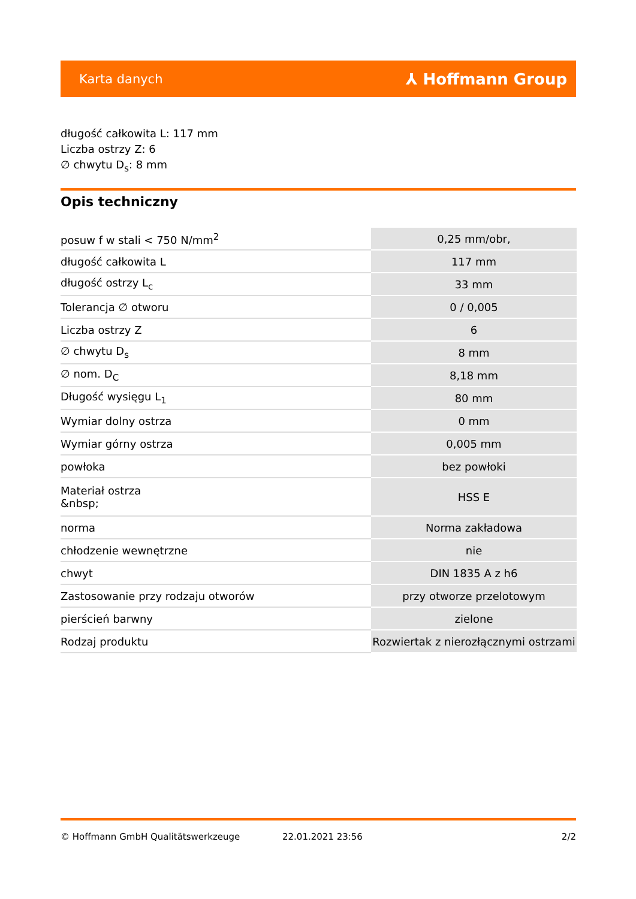Karta danych ⅄ Hoffmann Group
długość całkowita L: 117 mm
Liczba ostrzy Z: 6
∅ chwytu D<sub>s</sub>: 8 mm
Opis techniczny
| posuw f w stali < 750 N/mm<sup>2</sup> | 0,25 mm/obr, |
| długość całkowita L | 117 mm |
| długość ostrzy L<sub>c</sub> | 33 mm |
| Tolerancja ∅ otworu | 0 / 0,005 |
| Liczba ostrzy Z | 6 |
| ∅ chwytu D<sub>s</sub> | 8 mm |
| ∅ nom. D<sub>C</sub> | 8,18 mm |
| Długość wysięgu L<sub>1</sub> | 80 mm |
| Wymiar dolny ostrza | 0 mm |
| Wymiar górny ostrza | 0,005 mm |
| powłoka | bez powłoki |
| Materiał ostrza &nbsp; | HSS E |
| norma | Norma zakładowa |
| chłodzenie wewnętrzne | nie |
| chwyt | DIN 1835 A z h6 |
| Zastosowanie przy rodzaju otworów | przy otworze przelotowym |
| pierścień barwny | zielone |
| Rodzaj produktu | Rozwiertak z nierozłącznymi ostrzami |
© Hoffmann GmbH Qualitätswerkzeuge 22.01.2021 23:56 2/2